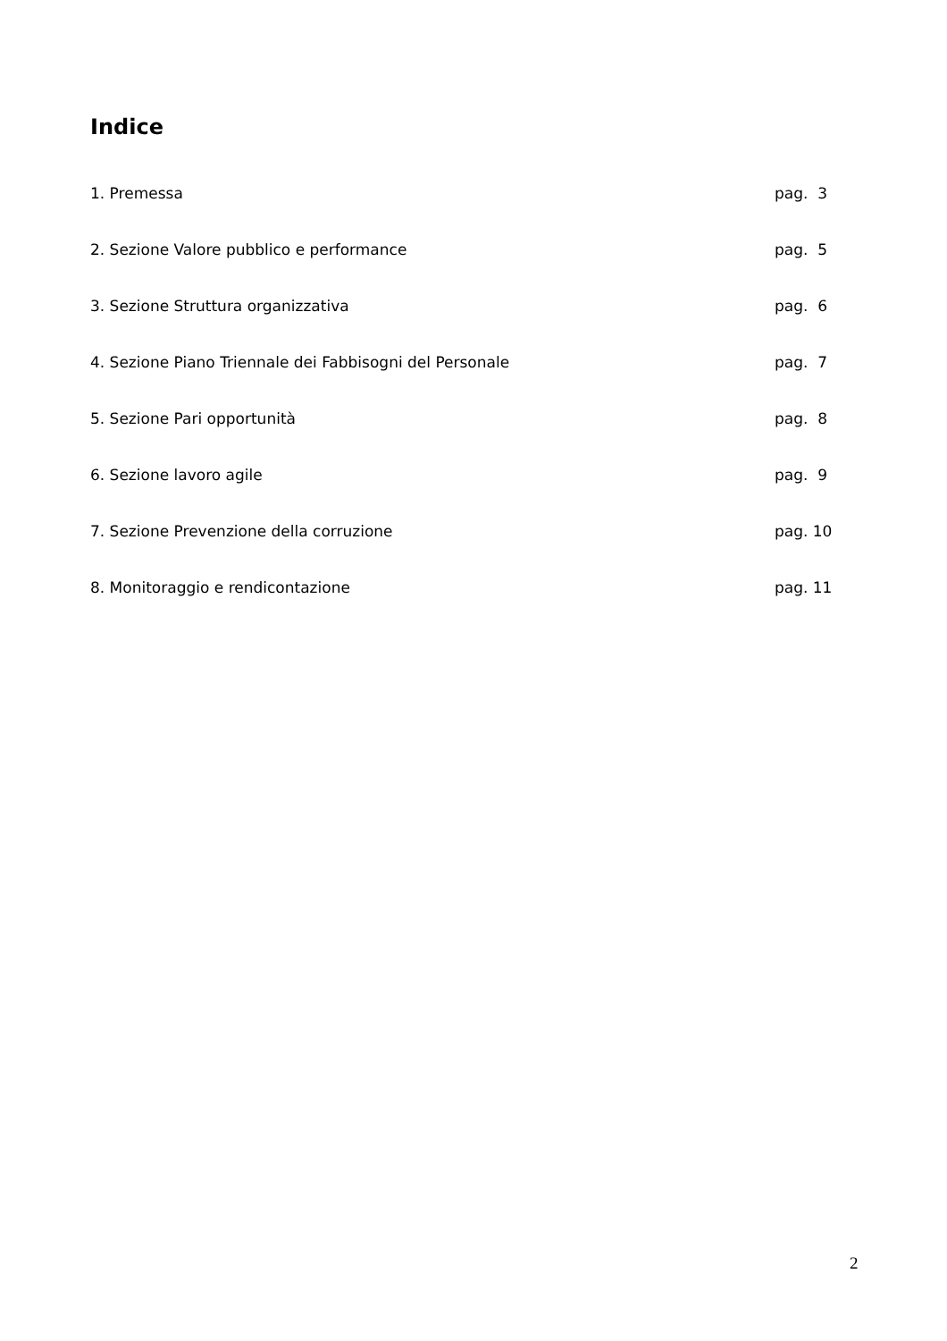Indice
1. Premessa pag. 3
2. Sezione Valore pubblico e performance pag. 5
3. Sezione Struttura organizzativa pag. 6
4. Sezione Piano Triennale dei Fabbisogni del Personale pag. 7
5. Sezione Pari opportunità pag. 8
6. Sezione lavoro agile pag. 9
7. Sezione Prevenzione della corruzione pag. 10
8. Monitoraggio e rendicontazione pag. 11
2